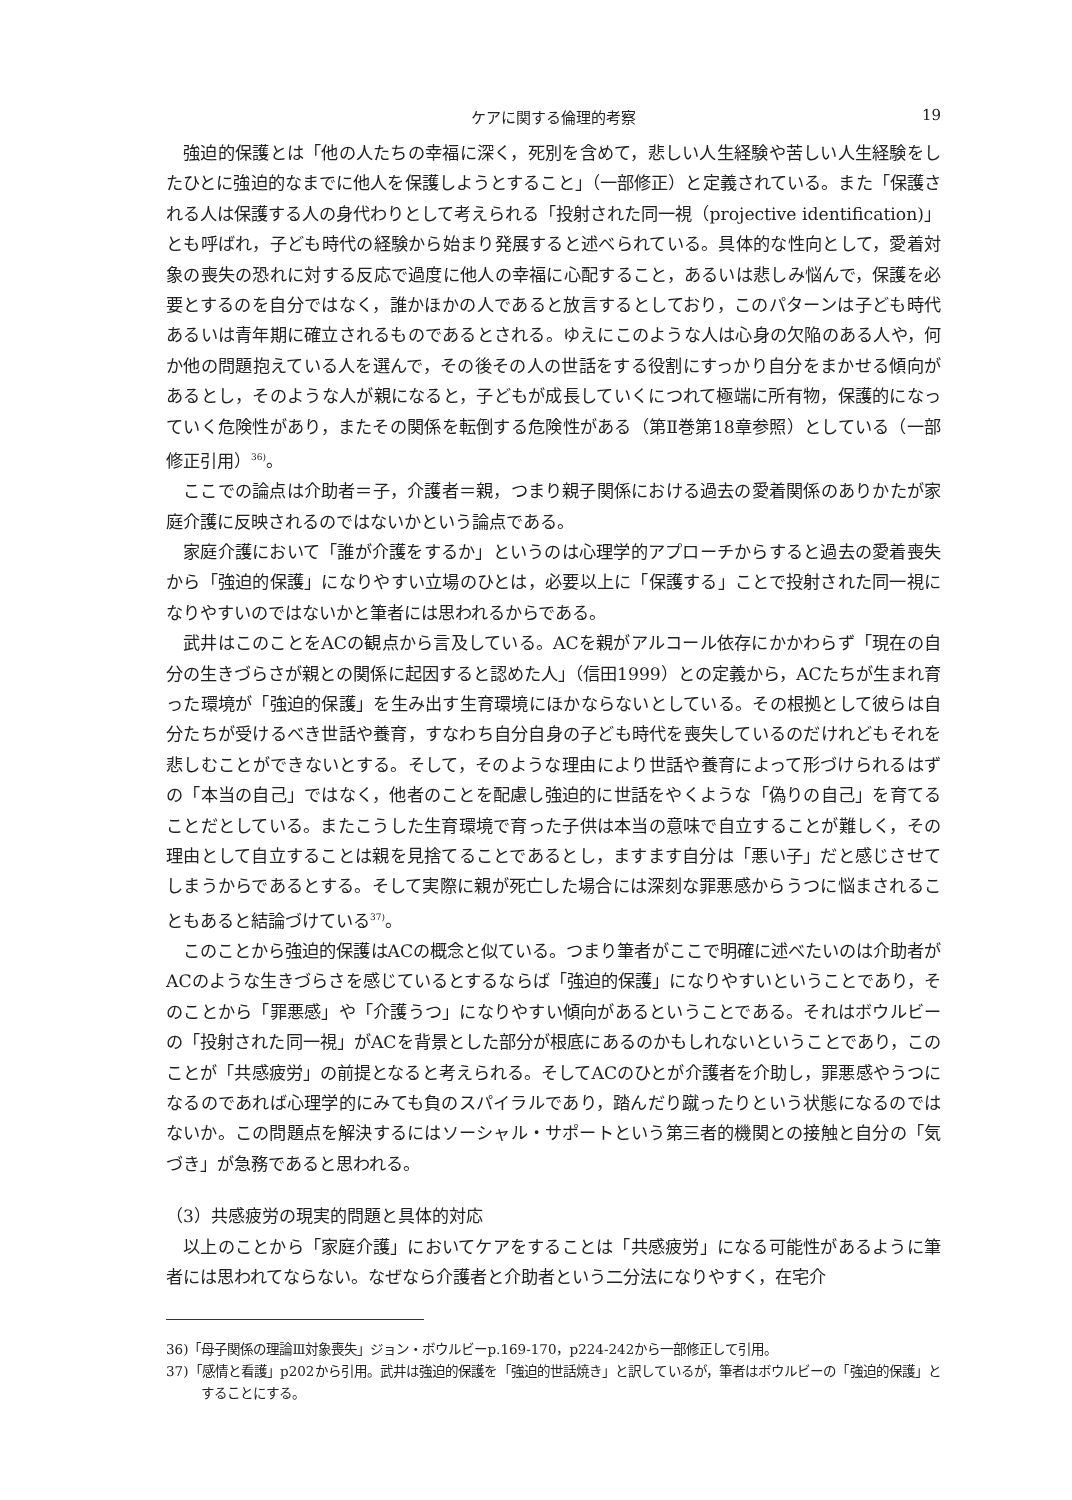ケアに関する倫理的考察
19
強迫的保護とは「他の人たちの幸福に深く，死別を含めて，悲しい人生経験や苦しい人生経験をしたひとに強迫的なまでに他人を保護しようとすること」（一部修正）と定義されている。また「保護される人は保護する人の身代わりとして考えられる「投射された同一視（projective identification)」とも呼ばれ，子ども時代の経験から始まり発展すると述べられている。具体的な性向として，愛着対象の喪失の恐れに対する反応で過度に他人の幸福に心配すること，あるいは悲しみ悩んで，保護を必要とするのを自分ではなく，誰かほかの人であると放言するとしており，このパターンは子ども時代あるいは青年期に確立されるものであるとされる。ゆえにこのような人は心身の欠陥のある人や，何か他の問題抱えている人を選んで，その後その人の世話をする役割にすっかり自分をまかせる傾向があるとし，そのような人が親になると，子どもが成長していくにつれて極端に所有物，保護的になっていく危険性があり，またその関係を転倒する危険性がある（第Ⅱ巻第18章参照）としている（一部修正引用）<sup>36)</sup>。
ここでの論点は介助者＝子，介護者＝親，つまり親子関係における過去の愛着関係のありかたが家庭介護に反映されるのではないかという論点である。
家庭介護において「誰が介護をするか」というのは心理学的アプローチからすると過去の愛着喪失から「強迫的保護」になりやすい立場のひとは，必要以上に「保護する」ことで投射された同一視になりやすいのではないかと筆者には思われるからである。
武井はこのことをACの観点から言及している。ACを親がアルコール依存にかかわらず「現在の自分の生きづらさが親との関係に起因すると認めた人」（信田1999）との定義から，ACたちが生まれ育った環境が「強迫的保護」を生み出す生育環境にほかならないとしている。その根拠として彼らは自分たちが受けるべき世話や養育，すなわち自分自身の子ども時代を喪失しているのだけれどもそれを悲しむことができないとする。そして，そのような理由により世話や養育によって形づけられるはずの「本当の自己」ではなく，他者のことを配慮し強迫的に世話をやくような「偽りの自己」を育てることだとしている。またこうした生育環境で育った子供は本当の意味で自立することが難しく，その理由として自立することは親を見捨てることであるとし，ますます自分は「悪い子」だと感じさせてしまうからであるとする。そして実際に親が死亡した場合には深刻な罪悪感からうつに悩まされることもあると結論づけている<sup>37)</sup>。
このことから強迫的保護はACの概念と似ている。つまり筆者がここで明確に述べたいのは介助者がACのような生きづらさを感じているとするならば「強迫的保護」になりやすいということであり，そのことから「罪悪感」や「介護うつ」になりやすい傾向があるということである。それはボウルビーの「投射された同一視」がACを背景とした部分が根底にあるのかもしれないということであり，このことが「共感疲労」の前提となると考えられる。そしてACのひとが介護者を介助し，罪悪感やうつになるのであれば心理学的にみても負のスパイラルであり，踏んだり蹴ったりという状態になるのではないか。この問題点を解決するにはソーシャル・サポートという第三者的機関との接触と自分の「気づき」が急務であると思われる。
（3）共感疲労の現実的問題と具体的対応
以上のことから「家庭介護」においてケアをすることは「共感疲労」になる可能性があるように筆者には思われてならない。なぜなら介護者と介助者という二分法になりやすく，在宅介
36)「母子関係の理論Ⅲ対象喪失」ジョン・ボウルビーp.169-170，p224-242から一部修正して引用。
37)「感情と看護」p202から引用。武井は強迫的保護を「強迫的世話焼き」と訳しているが，筆者はボウルビーの「強迫的保護」とすることにする。